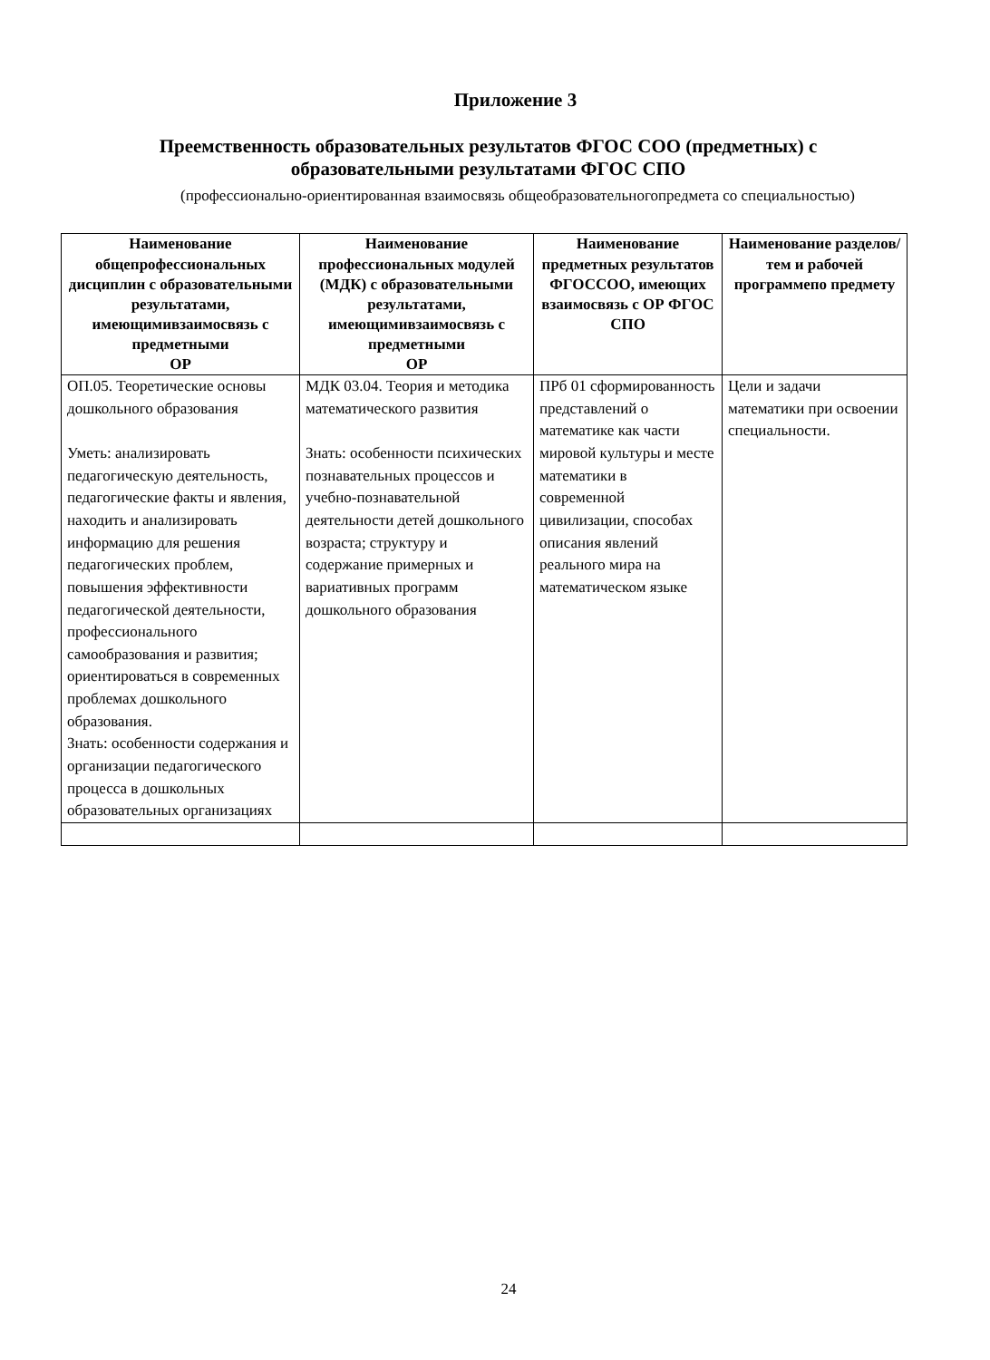Приложение 3
Преемственность образовательных результатов ФГОС СОО (предметных) с образовательными результатами ФГОС СПО
(профессионально-ориентированная взаимосвязь общеобразовательногопредмета со специальностью)
| Наименование общепрофессиональных дисциплин с образовательными результатами, имеющимивзаимосвязь с предметными ОР | Наименование профессиональных модулей (МДК) с образовательными результатами, имеющимивзаимосвязь с предметными ОР | Наименование предметных результатов ФГОССОО, имеющих взаимосвязь с ОР ФГОС СПО | Наименование разделов/тем и рабочей программепо предмету |
| --- | --- | --- | --- |
| ОП.05. Теоретические основы дошкольного образования Уметь: анализировать педагогическую деятельность, педагогические факты и явления, находить и анализировать информацию для решения педагогических проблем, повышения эффективности педагогической деятельности, профессионального самообразования и развития; ориентироваться в современных проблемах дошкольного образования. Знать: особенности содержания и организации педагогического процесса в дошкольных образовательных организациях | МДК 03.04. Теория и методика математического развития Знать: особенности психических познавательных процессов и учебно-познавательной деятельности детей дошкольного возраста; структуру и содержание примерных и вариативных программ дошкольного образования | ПРб 01 сформированность представлений о математике как части мировой культуры и месте математики в современной цивилизации, способах описания явлений реального мира на математическом языке | Цели и задачи математики при освоении специальности. |
24